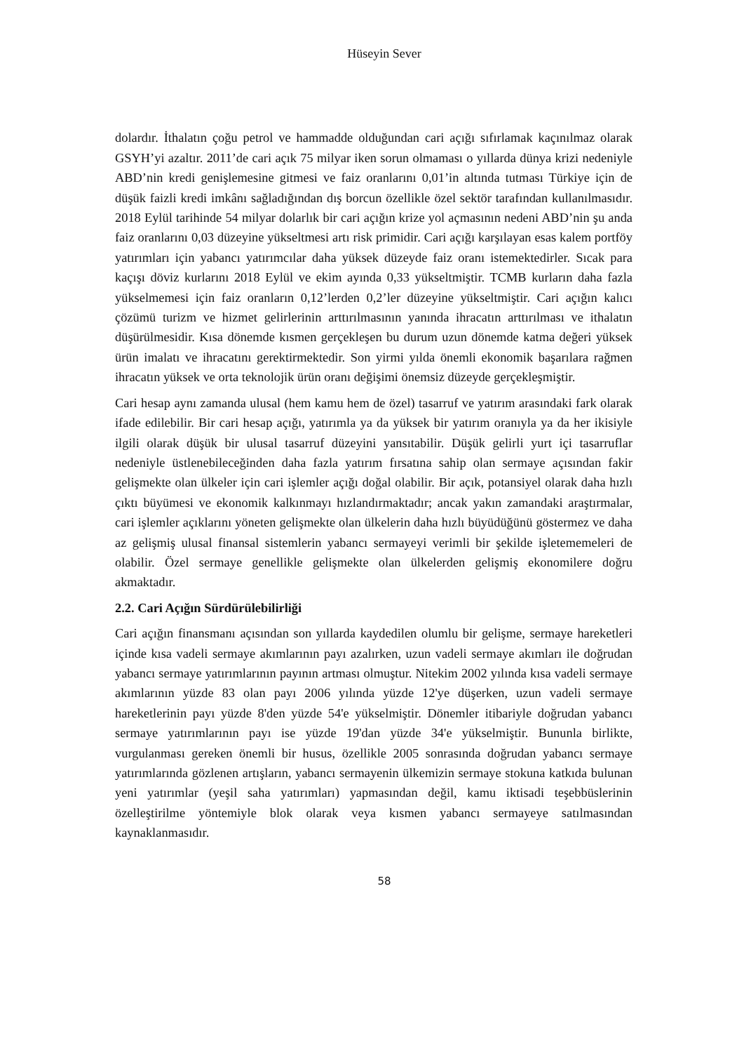Hüseyin Sever
dolardır. İthalatın çoğu petrol ve hammadde olduğundan cari açığı sıfırlamak kaçınılmaz olarak GSYH’yi azaltır. 2011’de cari açık 75 milyar iken sorun olmaması o yıllarda dünya krizi nedeniyle ABD’nin kredi genişlemesine gitmesi ve faiz oranlarını 0,01’in altında tutması Türkiye için de düşük faizli kredi imkânı sağladığından dış borcun özellikle özel sektör tarafından kullanılmasıdır. 2018 Eylül tarihinde 54 milyar dolarlık bir cari açığın krize yol açmasının nedeni ABD’nin şu anda faiz oranlarını 0,03 düzeyine yükseltmesi artı risk primidir. Cari açığı karşılayan esas kalem portföy yatırımları için yabancı yatırımcılar daha yüksek düzeyde faiz oranı istemektedirler. Sıcak para kaçışı döviz kurlarını 2018 Eylül ve ekim ayında 0,33 yükseltmiştir. TCMB kurların daha fazla yükselmemesi için faiz oranların 0,12’lerden 0,2’ler düzeyine yükseltmiştir. Cari açığın kalıcı çözümü turizm ve hizmet gelirlerinin arttırılmasının yanında ihracatın arttırılması ve ithalatın düşürülmesidir. Kısa dönemde kısmen gerçekleşen bu durum uzun dönemde katma değeri yüksek ürün imalatı ve ihracatını gerektirmektedir. Son yirmi yılda önemli ekonomik başarılara rağmen ihracatın yüksek ve orta teknolojik ürün oranı değişimi önemsiz düzeyde gerçekleşmiştir.
Cari hesap aynı zamanda ulusal (hem kamu hem de özel) tasarruf ve yatırım arasındaki fark olarak ifade edilebilir. Bir cari hesap açığı, yatırımla ya da yüksek bir yatırım oranıyla ya da her ikisiyle ilgili olarak düşük bir ulusal tasarruf düzeyini yansıtabilir. Düşük gelirli yurt içi tasarruflar nedeniyle üstlenebileceğinden daha fazla yatırım fırsatına sahip olan sermaye açısından fakir gelişmekte olan ülkeler için cari işlemler açığı doğal olabilir. Bir açık, potansiyel olarak daha hızlı çıktı büyümesi ve ekonomik kalkınmayı hızlandırmaktadır; ancak yakın zamandaki araştırmalar, cari işlemler açıklarını yöneten gelişmekte olan ülkelerin daha hızlı büyüdüğünü göstermez ve daha az gelişmiş ulusal finansal sistemlerin yabancı sermayeyi verimli bir şekilde işletememeleri de olabilir. Özel sermaye genellikle gelişmekte olan ülkelerden gelişmiş ekonomilere doğru akmaktadır.
2.2. Cari Açığın Sürdürülebilirliği
Cari açığın finansmanı açısından son yıllarda kaydedilen olumlu bir gelişme, sermaye hareketleri içinde kısa vadeli sermaye akımlarının payı azalırken, uzun vadeli sermaye akımları ile doğrudan yabancı sermaye yatırımlarının payının artması olmuştur. Nitekim 2002 yılında kısa vadeli sermaye akımlarının yüzde 83 olan payı 2006 yılında yüzde 12'ye düşerken, uzun vadeli sermaye hareketlerinin payı yüzde 8'den yüzde 54'e yükselmiştir. Dönemler itibariyle doğrudan yabancı sermaye yatırımlarının payı ise yüzde 19'dan yüzde 34'e yükselmiştir. Bununla birlikte, vurgulanması gereken önemli bir husus, özellikle 2005 sonrasında doğrudan yabancı sermaye yatırımlarında gözlenen artışların, yabancı sermayenin ülkemizin sermaye stokuna katkıda bulunan yeni yatırımlar (yeşil saha yatırımları) yapmasından değil, kamu iktisadi teşebbüslerinin özelleştirilme yöntemiyle blok olarak veya kısmen yabancı sermayeye satılmasından kaynaklanmasıdır.
58